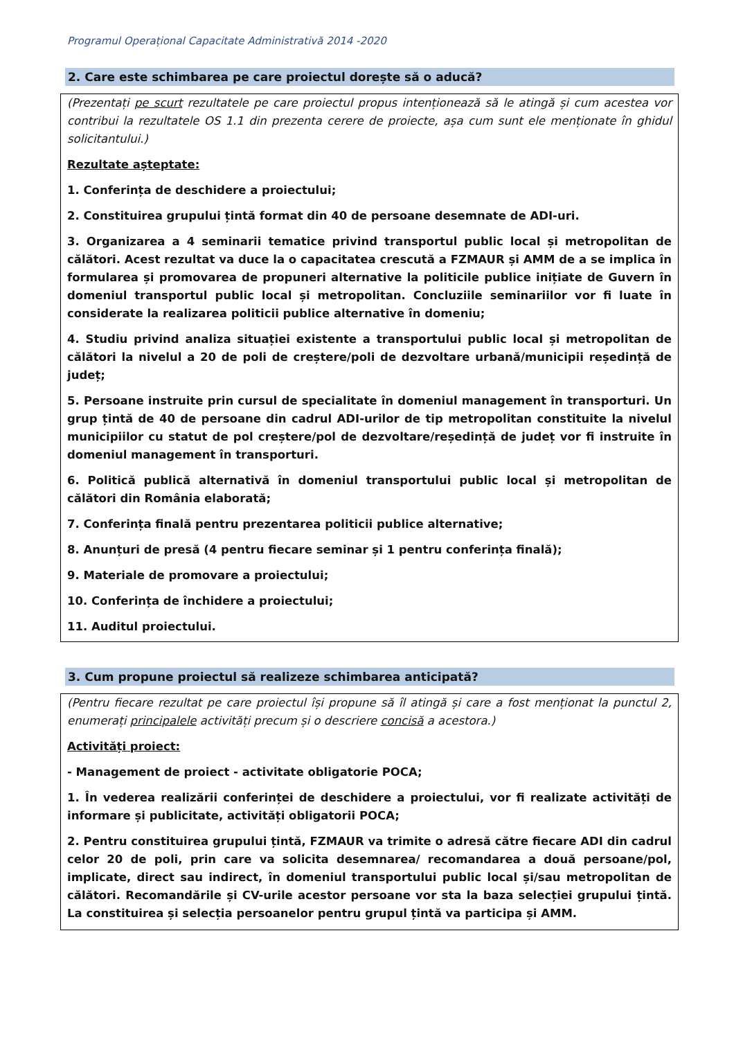Programul Operațional Capacitate Administrativă 2014 -2020
2. Care este schimbarea pe care proiectul dorește să o aducă?
(Prezentați pe scurt rezultatele pe care proiectul propus intenționează să le atingă și cum acestea vor contribui la rezultatele OS 1.1 din prezenta cerere de proiecte, așa cum sunt ele menționate în ghidul solicitantului.)
Rezultate așteptate:
1. Conferința de deschidere a proiectului;
2. Constituirea grupului țintă format din 40 de persoane desemnate de ADI-uri.
3. Organizarea a 4 seminarii tematice privind transportul public local și metropolitan de călători. Acest rezultat va duce la o capacitatea crescută a FZMAUR și AMM de a se implica în formularea și promovarea de propuneri alternative la politicile publice inițiate de Guvern în domeniul transportul public local și metropolitan. Concluziile seminariilor vor fi luate în considerate la realizarea politicii publice alternative în domeniu;
4. Studiu privind analiza situației existente a transportului public local și metropolitan de călători la nivelul a 20 de poli de creștere/poli de dezvoltare urbană/municipii reședință de județ;
5. Persoane instruite prin cursul de specialitate în domeniul management în transporturi. Un grup țintă de 40 de persoane din cadrul ADI-urilor de tip metropolitan constituite la nivelul municipiilor cu statut de pol creștere/pol de dezvoltare/reședință de județ vor fi instruite în domeniul management în transporturi.
6. Politică publică alternativă în domeniul transportului public local și metropolitan de călători din România elaborată;
7. Conferința finală pentru prezentarea politicii publice alternative;
8. Anunțuri de presă (4 pentru fiecare seminar și 1 pentru conferința finală);
9. Materiale de promovare a proiectului;
10. Conferința de închidere a proiectului;
11. Auditul proiectului.
3. Cum propune proiectul să realizeze schimbarea anticipată?
(Pentru fiecare rezultat pe care proiectul își propune să îl atingă și care a fost menționat la punctul 2, enumerați principalele activități precum și o descriere concisă a acestora.)
Activități proiect:
- Management de proiect - activitate obligatorie POCA;
1. În vederea realizării conferinței de deschidere a proiectului, vor fi realizate activități de informare și publicitate, activități obligatorii POCA;
2. Pentru constituirea grupului țintă, FZMAUR va trimite o adresă către fiecare ADI din cadrul celor 20 de poli, prin care va solicita desemnarea/ recomandarea a două persoane/pol, implicate, direct sau indirect, în domeniul transportului public local și/sau metropolitan de călători. Recomandările și CV-urile acestor persoane vor sta la baza selecției grupului țintă. La constituirea și selecția persoanelor pentru grupul țintă va participa și AMM.